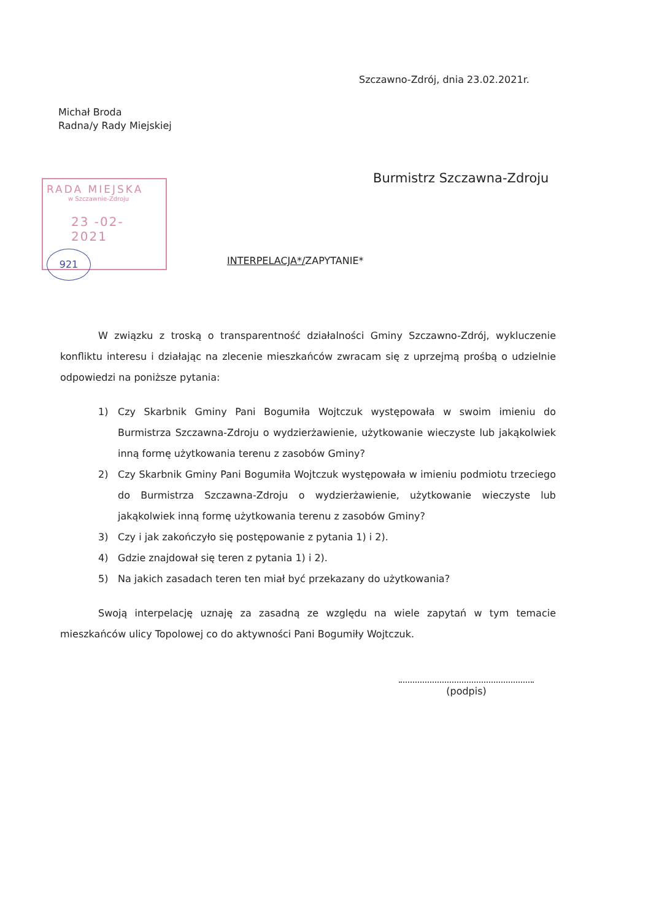Szczawno-Zdrój, dnia 23.02.2021r.
Michał Broda
Radna/y Rady Miejskiej
Burmistrz Szczawna-Zdroju
RADA MIEJSKA
w Szczawnie-Zdroju
23 -02- 2021
921
INTERPELACJA*/ZAPYTANIE*
W związku z troską o transparentność działalności Gminy Szczawno-Zdrój, wykluczenie konfliktu interesu i działając na zlecenie mieszkańców zwracam się z uprzejmą prośbą o udzielnie odpowiedzi na poniższe pytania:
1) Czy Skarbnik Gminy Pani Bogumiła Wojtczuk występowała w swoim imieniu do Burmistrza Szczawna-Zdroju o wydzierżawienie, użytkowanie wieczyste lub jakąkolwiek inną formę użytkowania terenu z zasobów Gminy?
2) Czy Skarbnik Gminy Pani Bogumiła Wojtczuk występowała w imieniu podmiotu trzeciego do Burmistrza Szczawna-Zdroju o wydzierżawienie, użytkowanie wieczyste lub jakąkolwiek inną formę użytkowania terenu z zasobów Gminy?
3) Czy i jak zakończyło się postępowanie z pytania 1) i 2).
4) Gdzie znajdował się teren z pytania 1) i 2).
5) Na jakich zasadach teren ten miał być przekazany do użytkowania?
Swoją interpelację uznaję za zasadną ze względu na wiele zapytań w tym temacie mieszkańców ulicy Topolowej co do aktywności Pani Bogumiły Wojtczuk.
(podpis)